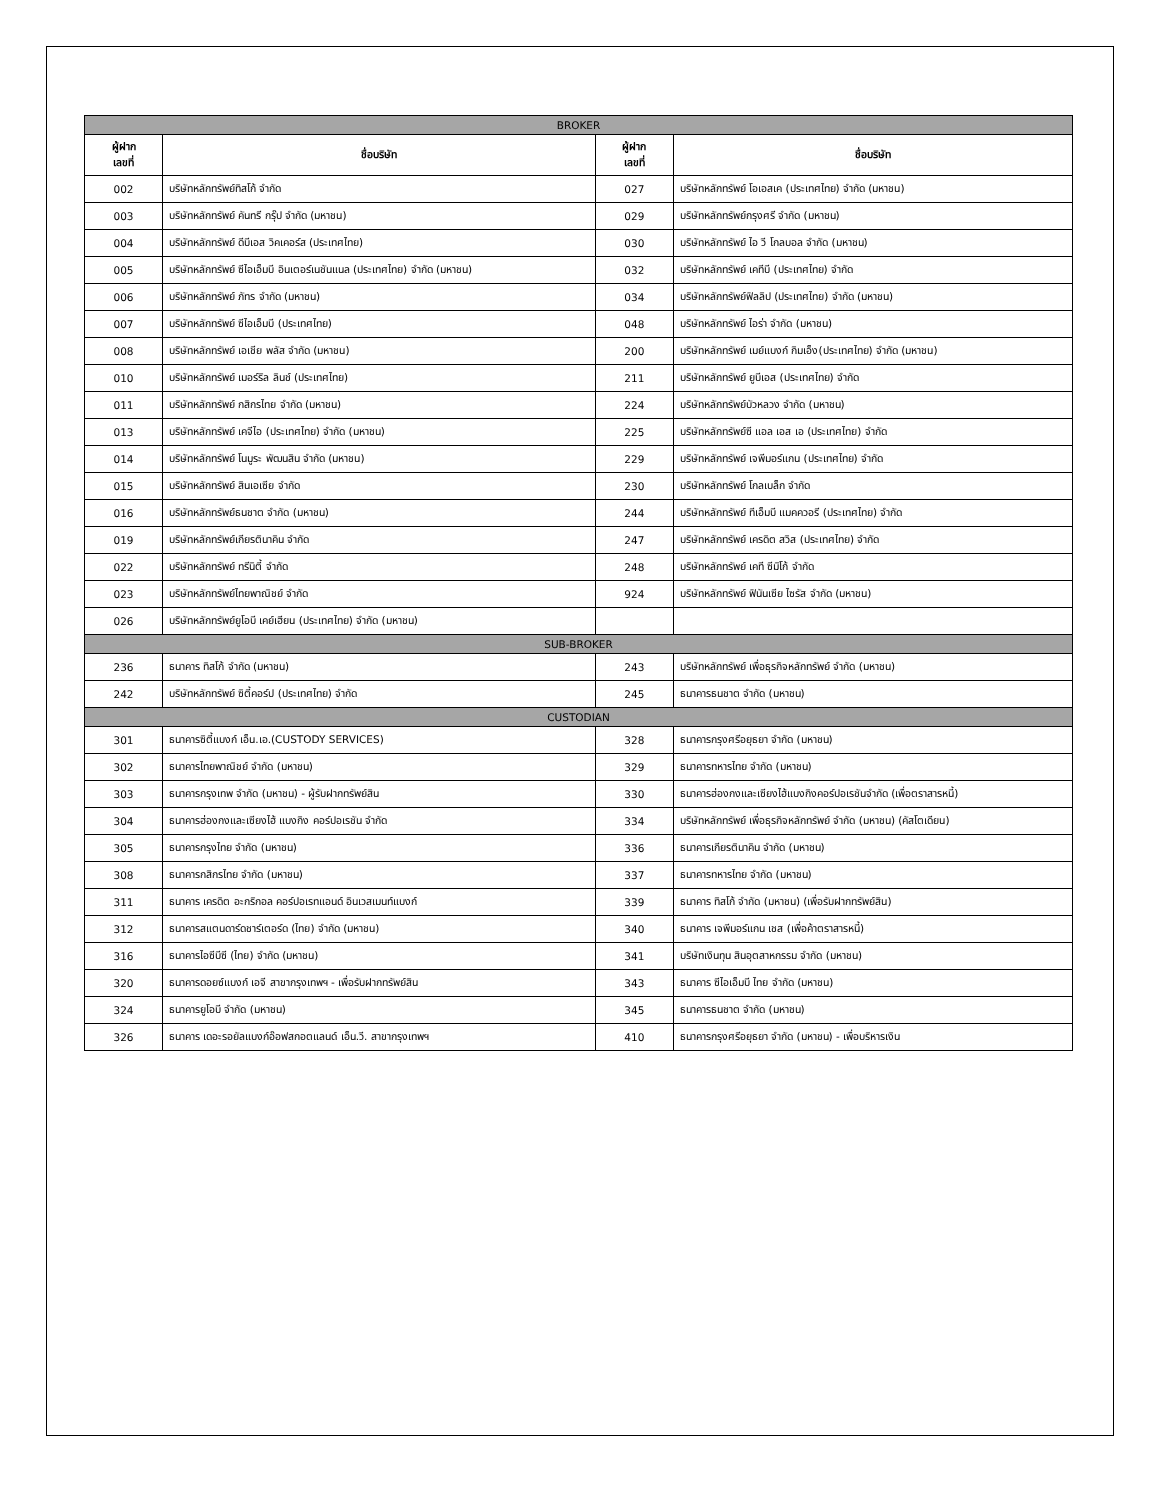| BROKER | | | |
| --- | --- | --- | --- |
| ผู้ฝาก เลขที่ | ชื่อบริษัท | ผู้ฝาก เลขที่ | ชื่อบริษัท |
| 002 | บริษัทหลักทรัพย์ทิสโก้ จำกัด | 027 | บริษัทหลักทรัพย์ โอเอสเค (ประเทศไทย) จำกัด (มหาชน) |
| 003 | บริษัทหลักทรัพย์ คันทรี กรุ๊ป จำกัด (มหาชน) | 029 | บริษัทหลักทรัพย์กรุงศรี จำกัด (มหาชน) |
| 004 | บริษัทหลักทรัพย์ ดีบีเอส วิคเคอร์ส (ประเทศไทย) | 030 | บริษัทหลักทรัพย์ ไอ วี โกลบอล จำกัด (มหาชน) |
| 005 | บริษัทหลักทรัพย์ ซีไอเอ็มบี อินเตอร์เนชันแนล (ประเทศไทย) จำกัด (มหาชน) | 032 | บริษัทหลักทรัพย์ เคทีบี (ประเทศไทย) จำกัด |
| 006 | บริษัทหลักทรัพย์ ภัทร จำกัด (มหาชน) | 034 | บริษัทหลักทรัพย์ฟิลลิป (ประเทศไทย) จำกัด (มหาชน) |
| 007 | บริษัทหลักทรัพย์ ซีไอเอ็มบี (ประเทศไทย) | 048 | บริษัทหลักทรัพย์ ไอร่า จำกัด (มหาชน) |
| 008 | บริษัทหลักทรัพย์ เอเชีย พลัส จำกัด (มหาชน) | 200 | บริษัทหลักทรัพย์ เมย์แบงก์ กิมเอ็ง(ประเทศไทย) จำกัด (มหาชน) |
| 010 | บริษัทหลักทรัพย์ เมอร์ริล ลินช์ (ประเทศไทย) | 211 | บริษัทหลักทรัพย์ ยูบีเอส (ประเทศไทย) จำกัด |
| 011 | บริษัทหลักทรัพย์ กสิกรไทย จำกัด (มหาชน) | 224 | บริษัทหลักทรัพย์บัวหลวง จำกัด (มหาชน) |
| 013 | บริษัทหลักทรัพย์ เคจีไอ (ประเทศไทย) จำกัด (มหาชน) | 225 | บริษัทหลักทรัพย์ซี แอล เอส เอ (ประเทศไทย) จำกัด |
| 014 | บริษัทหลักทรัพย์ โนมูระ พัฒนสิน จำกัด (มหาชน) | 229 | บริษัทหลักทรัพย์ เจพีมอร์แกน (ประเทศไทย) จำกัด |
| 015 | บริษัทหลักทรัพย์ สินเอเซีย จำกัด | 230 | บริษัทหลักทรัพย์ โกลเบล็ก จำกัด |
| 016 | บริษัทหลักทรัพย์ธนชาต จำกัด (มหาชน) | 244 | บริษัทหลักทรัพย์ ทีเอ็มบี แมคควอรี (ประเทศไทย) จำกัด |
| 019 | บริษัทหลักทรัพย์เกียรตินาคิน จำกัด | 247 | บริษัทหลักทรัพย์ เครดิต สวิส (ประเทศไทย) จำกัด |
| 022 | บริษัทหลักทรัพย์ ทรีนิตี้ จำกัด | 248 | บริษัทหลักทรัพย์ เคที ซีมิโก้ จำกัด |
| 023 | บริษัทหลักทรัพย์ไทยพาณิชย์ จำกัด | 924 | บริษัทหลักทรัพย์ ฟินันเซีย ไซรัส จำกัด (มหาชน) |
| 026 | บริษัทหลักทรัพย์ยูโอบี เคย์เฮียน (ประเทศไทย) จำกัด (มหาชน) | | |
| SUB-BROKER | | | |
| 236 | ธนาคาร ทิสโก้ จำกัด (มหาชน) | 243 | บริษัทหลักทรัพย์ เพื่อธุรกิจหลักทรัพย์ จำกัด (มหาชน) |
| 242 | บริษัทหลักทรัพย์ ซิตี้คอร์ป (ประเทศไทย) จำกัด | 245 | ธนาคารธนชาต จำกัด (มหาชน) |
| CUSTODIAN | | | |
| 301 | ธนาคารซิตี้แบงก์ เอ็น.เอ.(CUSTODY SERVICES) | 328 | ธนาคารกรุงศรีอยุธยา จำกัด (มหาชน) |
| 302 | ธนาคารไทยพาณิชย์ จำกัด (มหาชน) | 329 | ธนาคารทหารไทย จำกัด (มหาชน) |
| 303 | ธนาคารกรุงเทพ จำกัด (มหาชน) - ผู้รับฝากทรัพย์สิน | 330 | ธนาคารฮ่องกงและเซียงไฮ้แบงกิงคอร์ปอเรชันจำกัด (เพื่อตราสารหนี้) |
| 304 | ธนาคารฮ่องกงและเซียงไฮ้ แบงกิง คอร์ปอเรชัน จำกัด | 334 | บริษัทหลักทรัพย์ เพื่อธุรกิจหลักทรัพย์ จำกัด (มหาชน) (คัสโตเดียน) |
| 305 | ธนาคารกรุงไทย จำกัด (มหาชน) | 336 | ธนาคารเกียรตินาคิน จำกัด (มหาชน) |
| 308 | ธนาคารกสิกรไทย จำกัด (มหาชน) | 337 | ธนาคารทหารไทย จำกัด (มหาชน) |
| 311 | ธนาคาร เครดิต อะกริกอล คอร์ปอเรทแอนด์ อินเวสเมนท์แบงก์ | 339 | ธนาคาร ทิสโก้ จำกัด (มหาชน) (เพื่อรับฝากทรัพย์สิน) |
| 312 | ธนาคารสแตนดาร์ดชาร์เตอร์ด (ไทย) จำกัด (มหาชน) | 340 | ธนาคาร เจพีมอร์แกน เชส (เพื่อค้าตราสารหนี้) |
| 316 | ธนาคารไอซีบีซี (ไทย) จำกัด (มหาชน) | 341 | บริษัทเงินทุน สินอุตสาหกรรม จำกัด (มหาชน) |
| 320 | ธนาคารดอยซ์แบงก์ เอจี สาขากรุงเทพฯ - เพื่อรับฝากทรัพย์สิน | 343 | ธนาคาร ซีไอเอ็มบี ไทย จำกัด (มหาชน) |
| 324 | ธนาคารยูโอบี จำกัด (มหาชน) | 345 | ธนาคารธนชาต จำกัด (มหาชน) |
| 326 | ธนาคาร เดอะรอยัลแบงก์อ๊อฟสกอตแลนด์ เอ็น.วี. สาขากรุงเทพฯ | 410 | ธนาคารกรุงศรีอยุธยา จำกัด (มหาชน) - เพื่อบริหารเงิน |